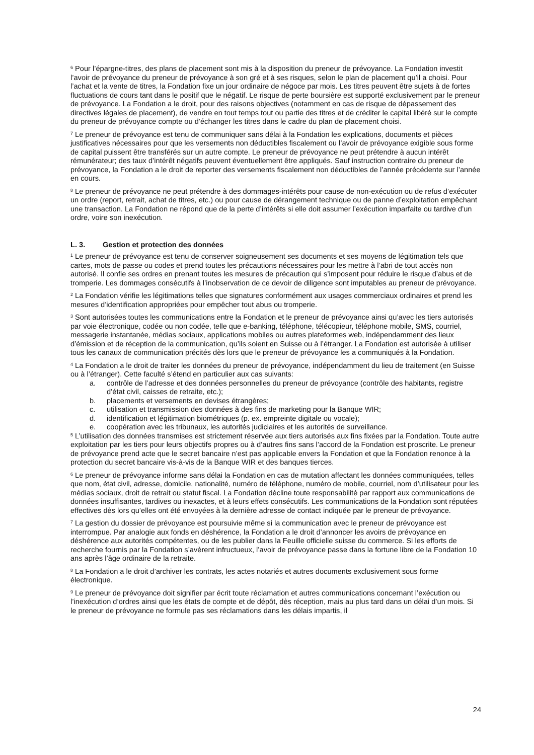<sup>6</sup> Pour l’épargne-titres, des plans de placement sont mis à la disposition du preneur de prévoyance. La Fondation investit l’avoir de prévoyance du preneur de prévoyance à son gré et à ses risques, selon le plan de placement qu’il a choisi. Pour l’achat et la vente de titres, la Fondation fixe un jour ordinaire de négoce par mois. Les titres peuvent être sujets à de fortes fluctuations de cours tant dans le positif que le négatif. Le risque de perte boursière est supporté exclusivement par le preneur de prévoyance. La Fondation a le droit, pour des raisons objectives (notamment en cas de risque de dépassement des directives légales de placement), de vendre en tout temps tout ou partie des titres et de créditer le capital libéré sur le compte du preneur de prévoyance compte ou d’échanger les titres dans le cadre du plan de placement choisi.
<sup>7</sup> Le preneur de prévoyance est tenu de communiquer sans délai à la Fondation les explications, documents et pièces justificatives nécessaires pour que les versements non déductibles fiscalement ou l’avoir de prévoyance exigible sous forme de capital puissent être transférés sur un autre compte. Le preneur de prévoyance ne peut prétendre à aucun intérêt rémunérateur; des taux d’intérêt négatifs peuvent éventuellement être appliqués. Sauf instruction contraire du preneur de prévoyance, la Fondation a le droit de reporter des versements fiscalement non déductibles de l’année précédente sur l’année en cours.
<sup>8</sup> Le preneur de prévoyance ne peut prétendre à des dommages-intérêts pour cause de non-exécution ou de refus d’exécuter un ordre (report, retrait, achat de titres, etc.) ou pour cause de dérangement technique ou de panne d’exploitation empêchant une transaction. La Fondation ne répond que de la perte d’intérêts si elle doit assumer l’exécution imparfaite ou tardive d’un ordre, voire son inexécution.
L. 3. Gestion et protection des données
<sup>1</sup> Le preneur de prévoyance est tenu de conserver soigneusement ses documents et ses moyens de légitimation tels que cartes, mots de passe ou codes et prend toutes les précautions nécessaires pour les mettre à l’abri de tout accès non autorisé. Il confie ses ordres en prenant toutes les mesures de précaution qui s’imposent pour réduire le risque d’abus et de tromperie. Les dommages consécutifs à l’inobservation de ce devoir de diligence sont imputables au preneur de prévoyance.
<sup>2</sup> La Fondation vérifie les légitimations telles que signatures conformément aux usages commerciaux ordinaires et prend les mesures d’identification appropriées pour empêcher tout abus ou tromperie.
<sup>3</sup> Sont autorisées toutes les communications entre la Fondation et le preneur de prévoyance ainsi qu’avec les tiers autorisés par voie électronique, codée ou non codée, telle que e-banking, téléphone, télécopieur, téléphone mobile, SMS, courriel, messagerie instantanée, médias sociaux, applications mobiles ou autres plateformes web, indépendamment des lieux d’émission et de réception de la communication, qu’ils soient en Suisse ou à l’étranger. La Fondation est autorisée à utiliser tous les canaux de communication précités dès lors que le preneur de prévoyance les a communiqués à la Fondation.
<sup>4</sup> La Fondation a le droit de traiter les données du preneur de prévoyance, indépendamment du lieu de traitement (en Suisse ou à l’étranger). Cette faculté s’étend en particulier aux cas suivants:
a. contrôle de l’adresse et des données personnelles du preneur de prévoyance (contrôle des habitants, registre d’état civil, caisses de retraite, etc.);
b. placements et versements en devises étrangères;
c. utilisation et transmission des données à des fins de marketing pour la Banque WIR;
d. identification et légitimation biométriques (p. ex. empreinte digitale ou vocale);
e. coopération avec les tribunaux, les autorités judiciaires et les autorités de surveillance.
<sup>5</sup> L’utilisation des données transmises est strictement réservée aux tiers autorisés aux fins fixées par la Fondation. Toute autre exploitation par les tiers pour leurs objectifs propres ou à d’autres fins sans l’accord de la Fondation est proscrite. Le preneur de prévoyance prend acte que le secret bancaire n’est pas applicable envers la Fondation et que la Fondation renonce à la protection du secret bancaire vis-à-vis de la Banque WIR et des banques tierces.
<sup>6</sup> Le preneur de prévoyance informe sans délai la Fondation en cas de mutation affectant les données communiquées, telles que nom, état civil, adresse, domicile, nationalité, numéro de téléphone, numéro de mobile, courriel, nom d’utilisateur pour les médias sociaux, droit de retrait ou statut fiscal. La Fondation décline toute responsabilité par rapport aux communications de données insuffisantes, tardives ou inexactes, et à leurs effets consécutifs. Les communications de la Fondation sont réputées effectives dès lors qu’elles ont été envoyées à la dernière adresse de contact indiquée par le preneur de prévoyance.
<sup>7</sup> La gestion du dossier de prévoyance est poursuivie même si la communication avec le preneur de prévoyance est interrompue. Par analogie aux fonds en déshérence, la Fondation a le droit d’annoncer les avoirs de prévoyance en déshérence aux autorités compétentes, ou de les publier dans la Feuille officielle suisse du commerce. Si les efforts de recherche fournis par la Fondation s’avèrent infructueux, l’avoir de prévoyance passe dans la fortune libre de la Fondation 10 ans après l’âge ordinaire de la retraite.
<sup>8</sup> La Fondation a le droit d’archiver les contrats, les actes notariés et autres documents exclusivement sous forme électronique.
<sup>9</sup> Le preneur de prévoyance doit signifier par écrit toute réclamation et autres communications concernant l’exécution ou l’inexécution d’ordres ainsi que les états de compte et de dépôt, dès réception, mais au plus tard dans un délai d’un mois. Si le preneur de prévoyance ne formule pas ses réclamations dans les délais impartis, il
24